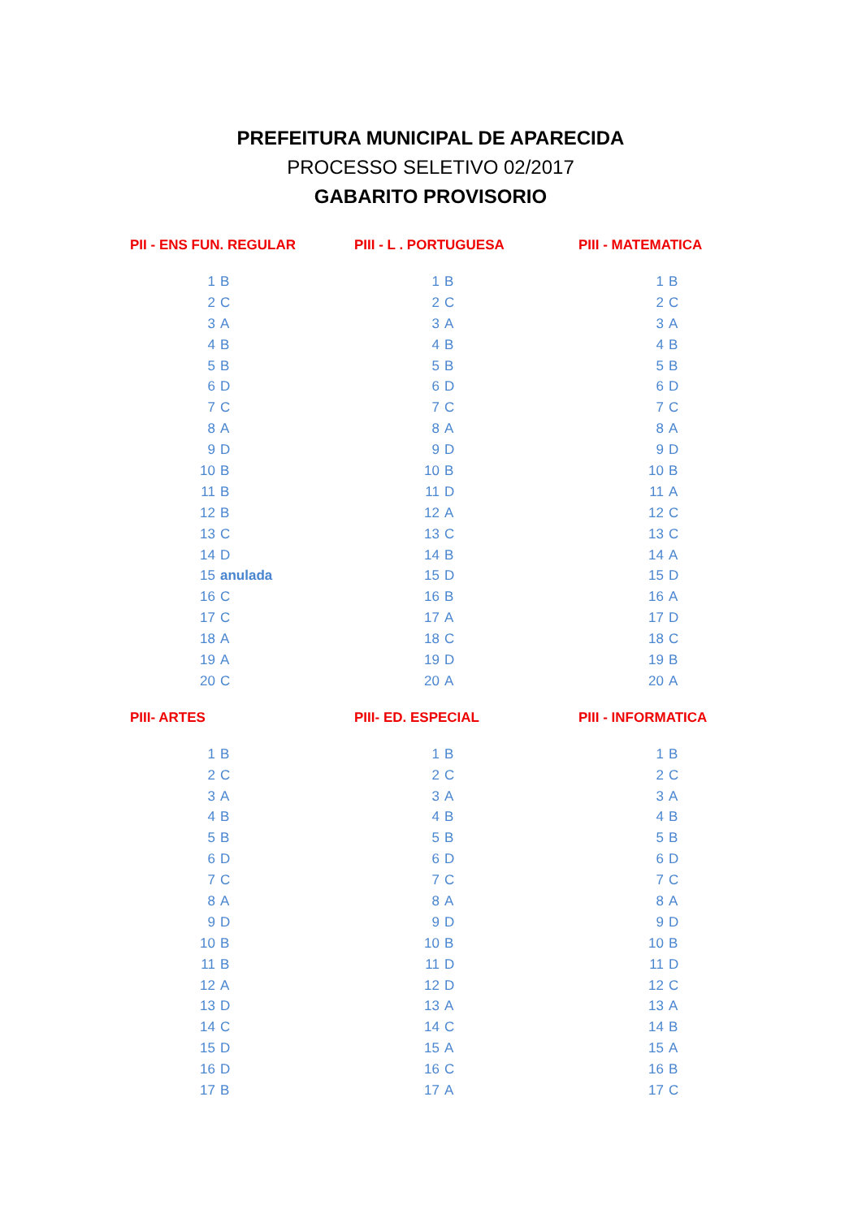PREFEITURA MUNICIPAL DE APARECIDA
PROCESSO SELETIVO 02/2017
GABARITO PROVISORIO
| PII - ENS FUN. REGULAR | | PIII - L . PORTUGUESA | | PIII - MATEMATICA | |
| --- | --- | --- | --- | --- | --- |
| 1 | B | 1 | B | 1 | B |
| 2 | C | 2 | C | 2 | C |
| 3 | A | 3 | A | 3 | A |
| 4 | B | 4 | B | 4 | B |
| 5 | B | 5 | B | 5 | B |
| 6 | D | 6 | D | 6 | D |
| 7 | C | 7 | C | 7 | C |
| 8 | A | 8 | A | 8 | A |
| 9 | D | 9 | D | 9 | D |
| 10 | B | 10 | B | 10 | B |
| 11 | B | 11 | D | 11 | A |
| 12 | B | 12 | A | 12 | C |
| 13 | C | 13 | C | 13 | C |
| 14 | D | 14 | B | 14 | A |
| 15 | anulada | 15 | D | 15 | D |
| 16 | C | 16 | B | 16 | A |
| 17 | C | 17 | A | 17 | D |
| 18 | A | 18 | C | 18 | C |
| 19 | A | 19 | D | 19 | B |
| 20 | C | 20 | A | 20 | A |
| PIII- ARTES | | PIII- ED. ESPECIAL | | PIII - INFORMATICA | |
| 1 | B | 1 | B | 1 | B |
| 2 | C | 2 | C | 2 | C |
| 3 | A | 3 | A | 3 | A |
| 4 | B | 4 | B | 4 | B |
| 5 | B | 5 | B | 5 | B |
| 6 | D | 6 | D | 6 | D |
| 7 | C | 7 | C | 7 | C |
| 8 | A | 8 | A | 8 | A |
| 9 | D | 9 | D | 9 | D |
| 10 | B | 10 | B | 10 | B |
| 11 | B | 11 | D | 11 | D |
| 12 | A | 12 | D | 12 | C |
| 13 | D | 13 | A | 13 | A |
| 14 | C | 14 | C | 14 | B |
| 15 | D | 15 | A | 15 | A |
| 16 | D | 16 | C | 16 | B |
| 17 | B | 17 | A | 17 | C |